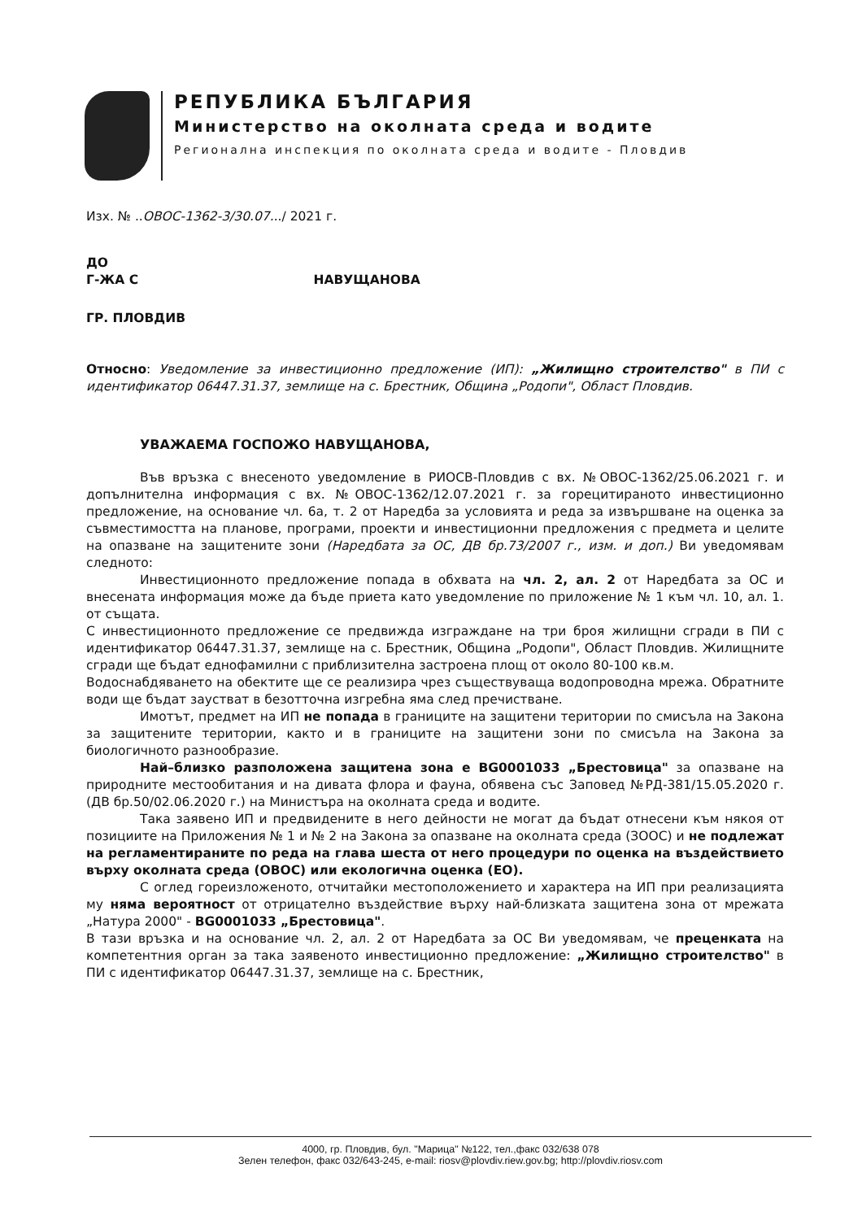РЕПУБЛИКА БЪЛГАРИЯ
Министерство на околната среда и водите
Регионална инспекция по околната среда и водите - Пловдив
Изх. № ..ОВОС-1362-3/30.07.../ 2021 г.
ДО
Г-ЖА С НАВУЩАНОВА
ГР. ПЛОВДИВ
Относно: Уведомление за инвестиционно предложение (ИП): „Жилищно строителство" в ПИ с идентификатор 06447.31.37, землище на с. Брестник, Община „Родопи", Област Пловдив.
УВАЖАЕМА ГОСПОЖО НАВУЩАНОВА,
Във връзка с внесеното уведомление в РИОСВ-Пловдив с вх. №ОВОС-1362/25.06.2021 г. и допълнителна информация с вх. №ОВОС-1362/12.07.2021 г. за горецитираното инвестиционно предложение, на основание чл. 6а, т. 2 от Наредба за условията и реда за извършване на оценка за съвместимостта на планове, програми, проекти и инвестиционни предложения с предмета и целите на опазване на защитените зони (Наредбата за ОС, ДВ бр.73/2007 г., изм. и доп.) Ви уведомявам следното:
Инвестиционното предложение попада в обхвата на чл. 2, ал. 2 от Наредбата за ОС и внесената информация може да бъде приета като уведомление по приложение № 1 към чл. 10, ал. 1. от същата.
С инвестиционното предложение се предвижда изграждане на три броя жилищни сгради в ПИ с идентификатор 06447.31.37, землище на с. Брестник, Община „Родопи", Област Пловдив. Жилищните сгради ще бъдат еднофамилни с приблизителна застроена площ от около 80-100 кв.м.
Водоснабдяването на обектите ще се реализира чрез съществуваща водопроводна мрежа. Обратните води ще бъдат заустват в безотточна изгребна яма след пречистване.
Имотът, предмет на ИП не попада в границите на защитени територии по смисъла на Закона за защитените територии, както и в границите на защитени зони по смисъла на Закона за биологичното разнообразие.
Най–близко разположена защитена зона е BG0001033 „Брестовица" за опазване на природните местообитания и на дивата флора и фауна, обявена със Заповед №РД-381/15.05.2020 г. (ДВ бр.50/02.06.2020 г.) на Министъра на околната среда и водите.
Така заявено ИП и предвидените в него дейности не могат да бъдат отнесени към някоя от позициите на Приложения № 1 и № 2 на Закона за опазване на околната среда (ЗООС) и не подлежат на регламентираните по реда на глава шеста от него процедури по оценка на въздействието върху околната среда (ОВОС) или екологична оценка (ЕО).
С оглед гореизложеното, отчитайки местоположението и характера на ИП при реализацията му няма вероятност от отрицателно въздействие върху най-близката защитена зона от мрежата „Натура 2000" - BG0001033 „Брестовица".
В тази връзка и на основание чл. 2, ал. 2 от Наредбата за ОС Ви уведомявам, че преценката на компетентния орган за така заявеното инвестиционно предложение: „Жилищно строителство" в ПИ с идентификатор 06447.31.37, землище на с. Брестник,
4000, гр. Пловдив, бул. "Марица" №122, тел.,факс 032/638 078
Зелен телефон, факс 032/643-245, e-mail: riosv@plovdiv.riew.gov.bg; http://plovdiv.riosv.com